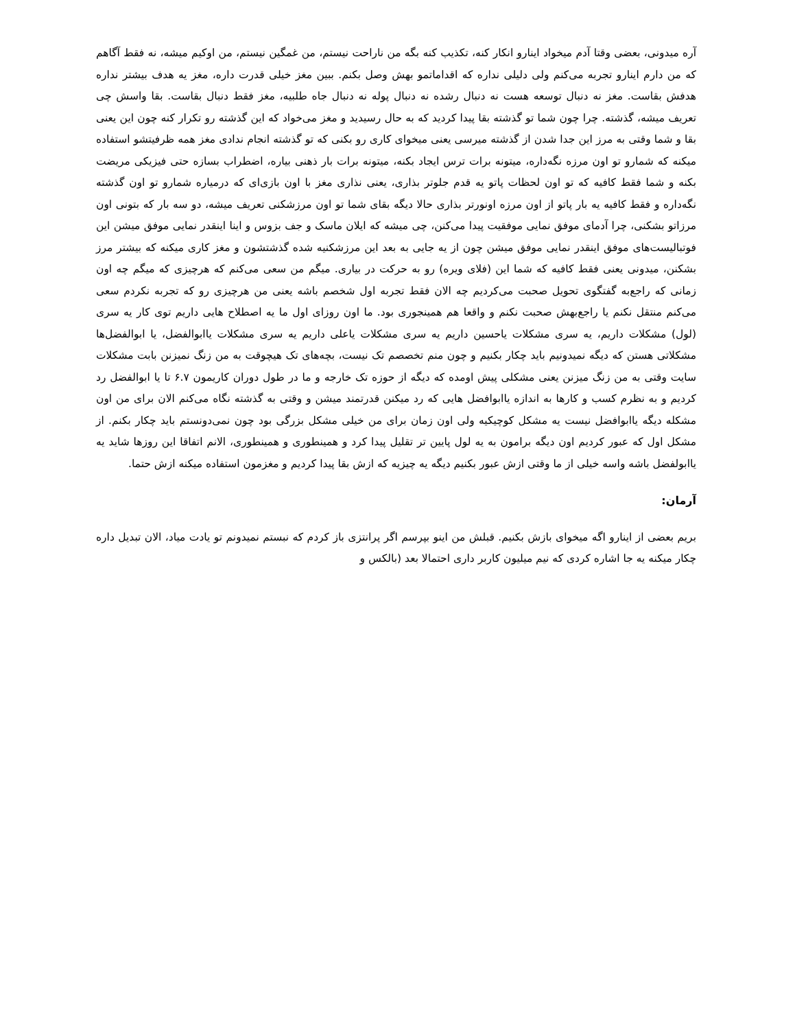آره میدونی، بعضی وقتا آدم میخواد اینارو انکار کنه، تکذیب کنه بگه من ناراحت نیستم، من غمگین نیستم، من اوکیم میشه، نه فقط آگاهم که من دارم اینارو تجربه می‌کنم ولی دلیلی نداره که اقداماتمو بهش وصل بکنم. ببین مغز خیلی قدرت داره، مغز یه هدف بیشتر نداره هدفش بقاست. مغز نه دنبال توسعه هست نه دنبال رشده نه دنبال پوله نه دنبال جاه طلبیه، مغز فقط دنبال بقاست. بقا واسش چی تعریف میشه، گذشته. چرا چون شما تو گذشته بقا پیدا کردید که به حال رسیدید و مغز می‌خواد که این گذشته رو تکرار کنه چون این یعنی بقا و شما وقتی به مرز این جدا شدن از گذشته میرسی یعنی میخوای کاری رو بکنی که تو گذشته انجام ندادی مغز همه ظرفیتشو استفاده میکنه که شمارو تو اون مرزه نگه‌داره، میتونه برات ترس ایجاد بکنه، میتونه برات بار ذهنی بیاره، اضطراب بسازه حتی فیزیکی مریضت بکنه و شما فقط کافیه که تو اون لحظات پاتو یه قدم جلوتر بذاری، یعنی نذاری مغز با اون بازی‌ای که درمیاره شمارو تو اون گذشته نگه‌داره و فقط کافیه یه بار پاتو از اون مرزه اونورتر بذاری حالا دیگه بقای شما تو اون مرزشکنی تعریف میشه، دو سه بار که بتونی اون مرزاتو بشکنی، چرا آدمای موفق نمایی موفقیت پیدا می‌کنن، چی میشه که ایلان ماسک و جف بزوس و اینا اینقدر نمایی موفق میشن این فوتبالیست‌های موفق اینقدر نمایی موفق میشن چون از یه جایی به بعد این مرزشکنیه شده گذشتشون و مغز کاری میکنه که بیشتر مرز بشکنن، میدونی یعنی فقط کافیه که شما این (فلای ویره) رو به حرکت در بیاری. میگم من سعی می‌کنم که هرچیزی که میگم چه اون زمانی که راجع‌به گفتگوی تحویل صحبت می‌کردیم چه الان فقط تجربه اول شخصم باشه یعنی من هرچیزی رو که تجربه نکردم سعی می‌کنم منتقل نکنم یا راجع‌بهش صحبت نکنم و واقعا هم همینجوری بود. ما اون روزای اول ما یه اصطلاح هایی داریم توی کار یه سری (لول) مشکلات داریم، یه سری مشکلات یاحسین داریم یه سری مشکلات یاعلی داریم یه سری مشکلات یاابوالفضل، یا ابوالفضل‌ها مشکلاتی هستن که دیگه نمیدونیم باید چکار بکنیم و چون منم تخصصم تک نیست، بچه‌های تک هیچوقت به من زنگ نمیزنن بابت مشکلات سایت وقتی به من زنگ میزنن یعنی مشکلی پیش اومده که دیگه از حوزه تک خارجه و ما در طول دوران کاریمون ۶.۷ تا یا ابوالفضل رد کردیم و به نظرم کسب و کارها به اندازه یاابوافضل هایی که رد میکنن قدرتمند میشن و وقتی به گذشته نگاه می‌کنم الان برای من اون مشکله دیگه یاابوافضل نیست یه مشکل کوچیکیه ولی اون زمان برای من خیلی مشکل بزرگی بود چون نمی‌دونستم باید چکار بکنم. از مشکل اول که عبور کردیم اون دیگه برامون به یه لول پایین تر تقلیل پیدا کرد و همینطوری و همینطوری، الانم اتفاقا این روزها شاید یه یاابولفضل باشه واسه خیلی از ما وقتی ازش عبور بکنیم دیگه یه چیزیه که ازش بقا پیدا کردیم و مغزمون استفاده میکنه ازش حتما.
آرمان:
بریم بعضی از اینارو اگه میخوای بازش بکنیم. قبلش من اینو بپرسم اگر پرانتزی باز کردم که نبستم نمیدونم تو یادت میاد، الان تبدیل داره چکار میکنه یه جا اشاره کردی که نیم میلیون کاربر داری احتمالا بعد (بالکس و